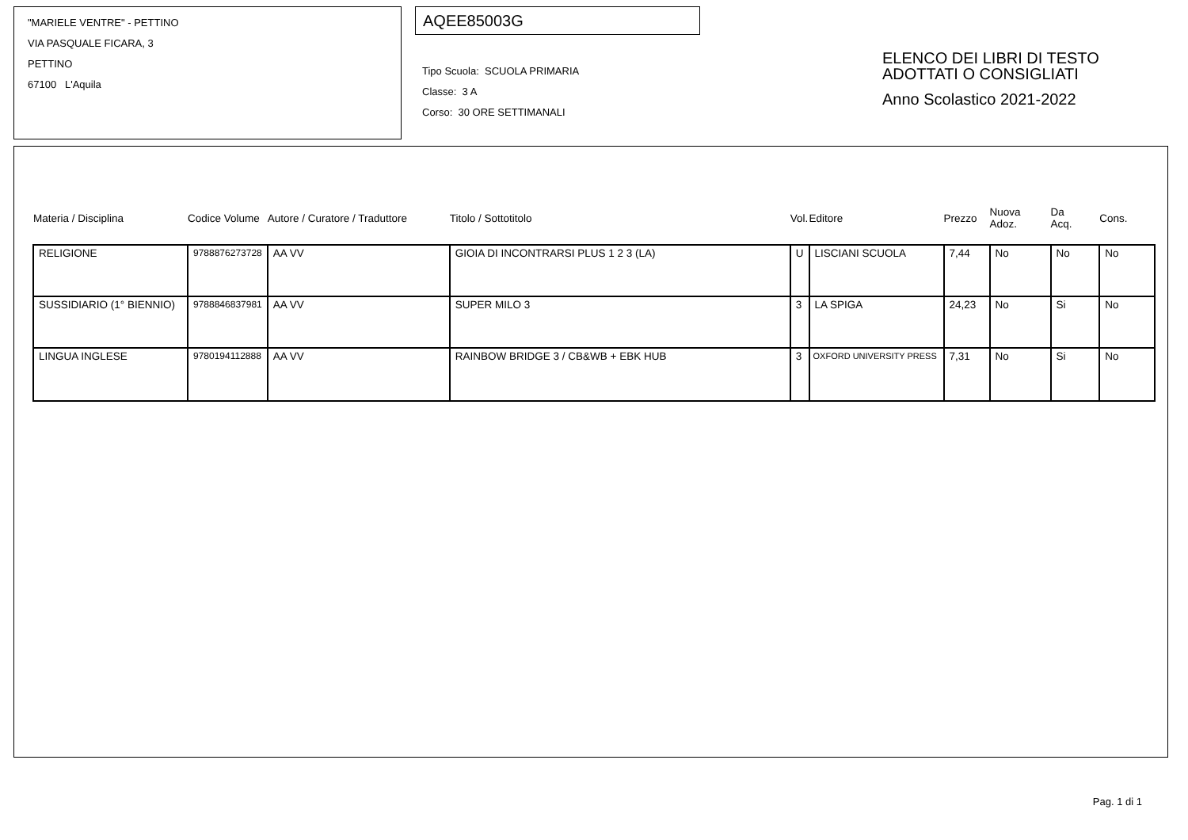"MARIELE VENTRE" - PETTINO
VIA PASQUALE FICARA, 3
PETTINO
67100 L'Aquila
AQEE85003G
Tipo Scuola: SCUOLA PRIMARIA
Classe: 3 A
Corso: 30 ORE SETTIMANALI
ELENCO DEI LIBRI DI TESTO
ADOTTATI O CONSIGLIATI
Anno Scolastico 2021-2022
| Materia / Disciplina | Codice Volume | Autore / Curatore / Traduttore | Titolo / Sottotitolo | Vol. | Editore | Prezzo | Nuova Adoz. | Da Acq. | Cons. |
| --- | --- | --- | --- | --- | --- | --- | --- | --- | --- |
| RELIGIONE | 9788876273728 | AA VV | GIOIA DI INCONTRARSI PLUS 1 2 3 (LA) | U | LISCIANI SCUOLA | 7,44 | No | No | No |
| SUSSIDIARIO (1° BIENNIO) | 9788846837981 | AA VV | SUPER MILO 3 | 3 | LA SPIGA | 24,23 | No | Si | No |
| LINGUA INGLESE | 9780194112888 | AA VV | RAINBOW BRIDGE 3 / CB&WB + EBK HUB | 3 | OXFORD UNIVERSITY PRESS | 7,31 | No | Si | No |
Pag. 1 di 1